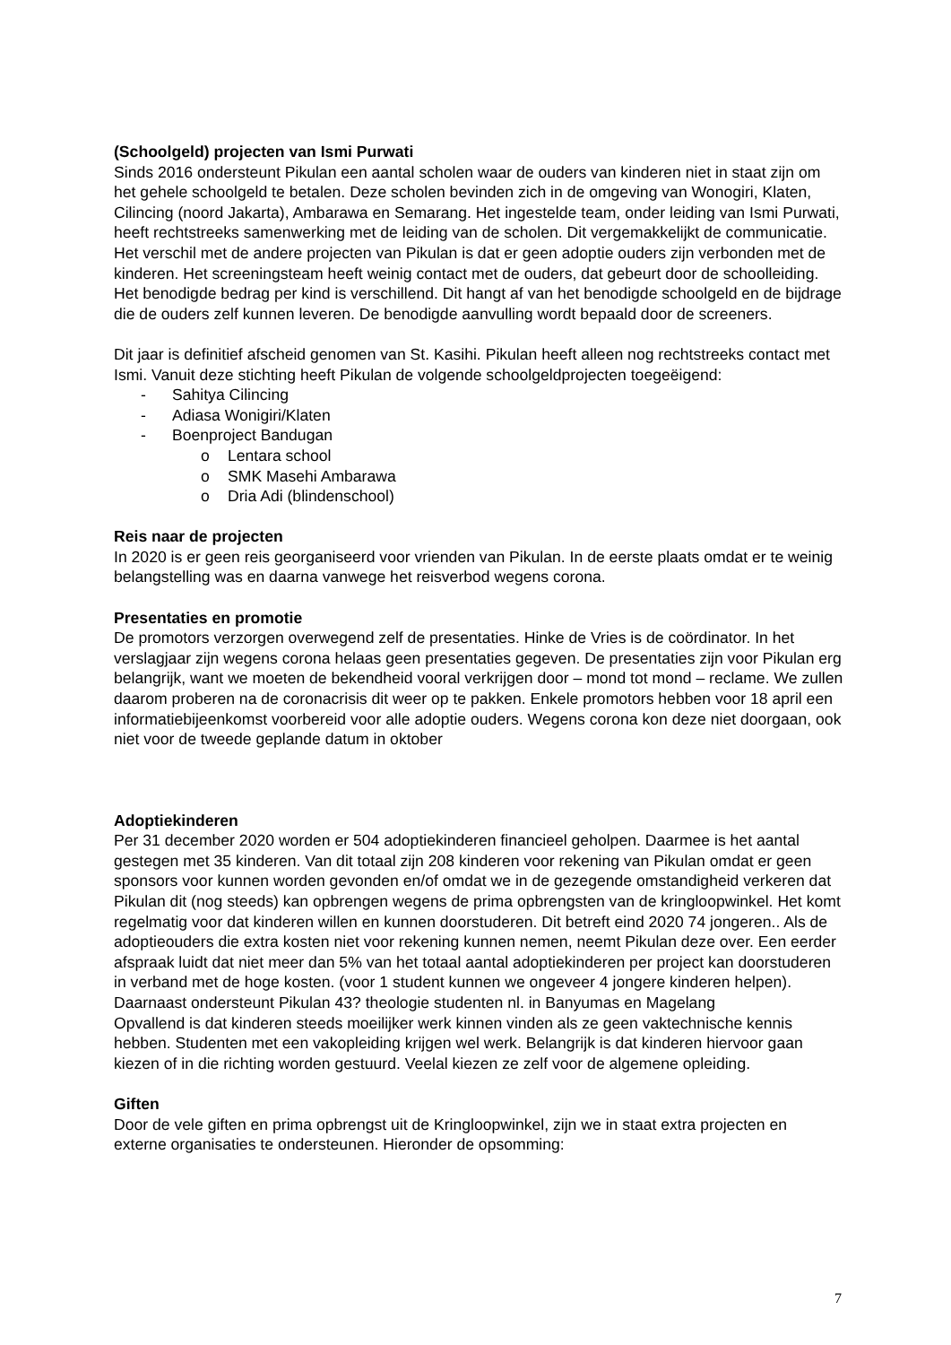(Schoolgeld) projecten van Ismi Purwati
Sinds 2016 ondersteunt Pikulan een aantal scholen waar de ouders van kinderen niet in staat zijn om het gehele schoolgeld te betalen. Deze scholen bevinden zich in de omgeving van Wonogiri, Klaten, Cilincing (noord Jakarta), Ambarawa en Semarang. Het ingestelde team, onder leiding van Ismi Purwati, heeft rechtstreeks samenwerking met de leiding van de scholen. Dit vergemakkelijkt de communicatie. Het verschil met de andere projecten van Pikulan is dat er geen adoptie ouders zijn verbonden met de kinderen. Het screeningsteam heeft weinig contact met de ouders, dat gebeurt door de schoolleiding. Het benodigde bedrag per kind is verschillend. Dit hangt af van het benodigde schoolgeld en de bijdrage die de ouders zelf kunnen leveren. De benodigde aanvulling wordt bepaald door de screeners.
Dit jaar is definitief afscheid genomen van St. Kasihi. Pikulan heeft alleen nog rechtstreeks contact met Ismi. Vanuit deze stichting heeft Pikulan de volgende schoolgeldprojecten toegeëigend:
- Sahitya Cilincing
- Adiasa Wonigiri/Klaten
- Boenproject Bandugan
o Lentara school
o SMK Masehi Ambarawa
o Dria Adi (blindenschool)
Reis naar de projecten
In 2020 is er geen reis georganiseerd voor vrienden van Pikulan. In de eerste plaats omdat er te weinig belangstelling was en daarna vanwege het reisverbod wegens corona.
Presentaties en promotie
De promotors verzorgen overwegend zelf de presentaties. Hinke de Vries is de coördinator. In het verslagjaar zijn wegens corona helaas geen presentaties gegeven. De presentaties zijn voor Pikulan erg belangrijk, want we moeten de bekendheid vooral verkrijgen door – mond tot mond – reclame. We zullen daarom proberen na de coronacrisis dit weer op te pakken. Enkele promotors hebben voor 18 april een informatiebijeenkomst voorbereid voor alle adoptie ouders. Wegens corona kon deze niet doorgaan, ook niet voor de tweede geplande datum in oktober
Adoptiekinderen
Per 31 december 2020 worden er 504 adoptiekinderen financieel geholpen. Daarmee is het aantal gestegen met 35 kinderen. Van dit totaal zijn 208 kinderen voor rekening van Pikulan omdat er geen sponsors voor kunnen worden gevonden en/of omdat we in de gezegende omstandigheid verkeren dat Pikulan dit (nog steeds) kan opbrengen wegens de prima opbrengsten van de kringloopwinkel. Het komt regelmatig voor dat kinderen willen en kunnen doorstuderen. Dit betreft eind 2020 74 jongeren.. Als de adoptieouders die extra kosten niet voor rekening kunnen nemen, neemt Pikulan deze over. Een eerder afspraak luidt dat niet meer dan 5% van het totaal aantal adoptiekinderen per project kan doorstuderen in verband met de hoge kosten. (voor 1 student kunnen we ongeveer 4 jongere kinderen helpen).
Daarnaast ondersteunt Pikulan 43? theologie studenten nl. in Banyumas en Magelang
Opvallend is dat kinderen steeds moeilijker werk kinnen vinden als ze geen vaktechnische kennis hebben. Studenten met een vakopleiding krijgen wel werk. Belangrijk is dat kinderen hiervoor gaan kiezen of in die richting worden gestuurd. Veelal kiezen ze zelf voor de algemene opleiding.
Giften
Door de vele giften en prima opbrengst uit de Kringloopwinkel, zijn we in staat extra projecten en externe organisaties te ondersteunen. Hieronder de opsomming:
7